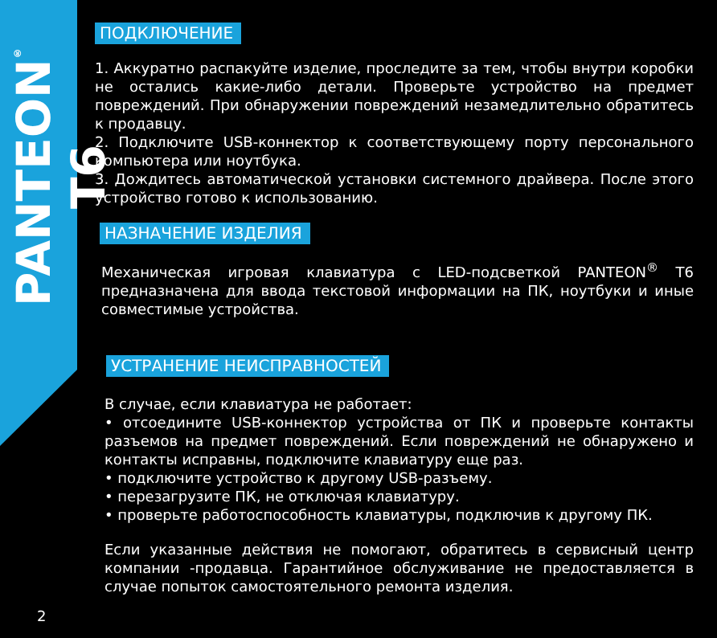PANTEON<sup>®</sup> T6
ПОДКЛЮЧЕНИЕ
1. Аккуратно распакуйте изделие, проследите за тем, чтобы внутри коробки не остались какие-либо детали. Проверьте устройство на предмет повреждений. При обнаружении повреждений незамедлительно обратитесь к продавцу.
2. Подключите USB-коннектор к соответствующему порту персонального компьютера или ноутбука.
3. Дождитесь автоматической установки системного драйвера. После этого устройство готово к использованию.
НАЗНАЧЕНИЕ ИЗДЕЛИЯ
Механическая игровая клавиатура с LED-подсветкой PANTEON<sup>®</sup> T6 предназначена для ввода текстовой информации на ПК, ноутбуки и иные совместимые устройства.
УСТРАНЕНИЕ НЕИСПРАВНОСТЕЙ
В случае, если клавиатура не работает:
• отсоедините USB-коннектор устройства от ПК и проверьте контакты разъемов на предмет повреждений. Если повреждений не обнаружено и контакты исправны, подключите клавиатуру еще раз.
• подключите устройство к другому USB-разъему.
• перезагрузите ПК, не отключая клавиатуру.
• проверьте работоспособность клавиатуры, подключив к другому ПК.
Если указанные действия не помогают, обратитесь в сервисный центр компании -продавца. Гарантийное обслуживание не предоставляется в случае попыток самостоятельного ремонта изделия.
2